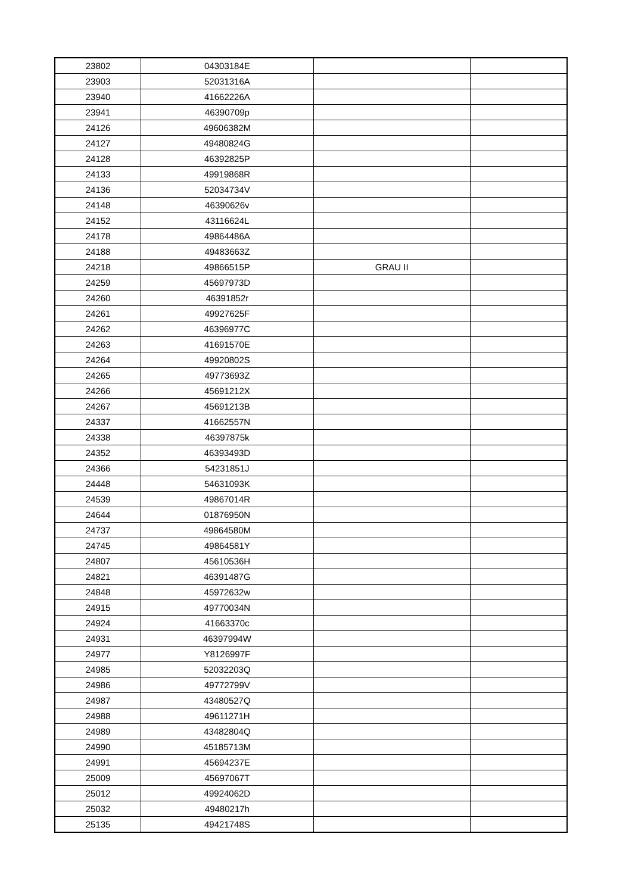| 23802 | 04303184E | | |
| 23903 | 52031316A | | |
| 23940 | 41662226A | | |
| 23941 | 46390709p | | |
| 24126 | 49606382M | | |
| 24127 | 49480824G | | |
| 24128 | 46392825P | | |
| 24133 | 49919868R | | |
| 24136 | 52034734V | | |
| 24148 | 46390626v | | |
| 24152 | 43116624L | | |
| 24178 | 49864486A | | |
| 24188 | 49483663Z | | |
| 24218 | 49866515P | GRAU II | |
| 24259 | 45697973D | | |
| 24260 | 46391852r | | |
| 24261 | 49927625F | | |
| 24262 | 46396977C | | |
| 24263 | 41691570E | | |
| 24264 | 49920802S | | |
| 24265 | 49773693Z | | |
| 24266 | 45691212X | | |
| 24267 | 45691213B | | |
| 24337 | 41662557N | | |
| 24338 | 46397875k | | |
| 24352 | 46393493D | | |
| 24366 | 54231851J | | |
| 24448 | 54631093K | | |
| 24539 | 49867014R | | |
| 24644 | 01876950N | | |
| 24737 | 49864580M | | |
| 24745 | 49864581Y | | |
| 24807 | 45610536H | | |
| 24821 | 46391487G | | |
| 24848 | 45972632w | | |
| 24915 | 49770034N | | |
| 24924 | 41663370c | | |
| 24931 | 46397994W | | |
| 24977 | Y8126997F | | |
| 24985 | 52032203Q | | |
| 24986 | 49772799V | | |
| 24987 | 43480527Q | | |
| 24988 | 49611271H | | |
| 24989 | 43482804Q | | |
| 24990 | 45185713M | | |
| 24991 | 45694237E | | |
| 25009 | 45697067T | | |
| 25012 | 49924062D | | |
| 25032 | 49480217h | | |
| 25135 | 49421748S | | |